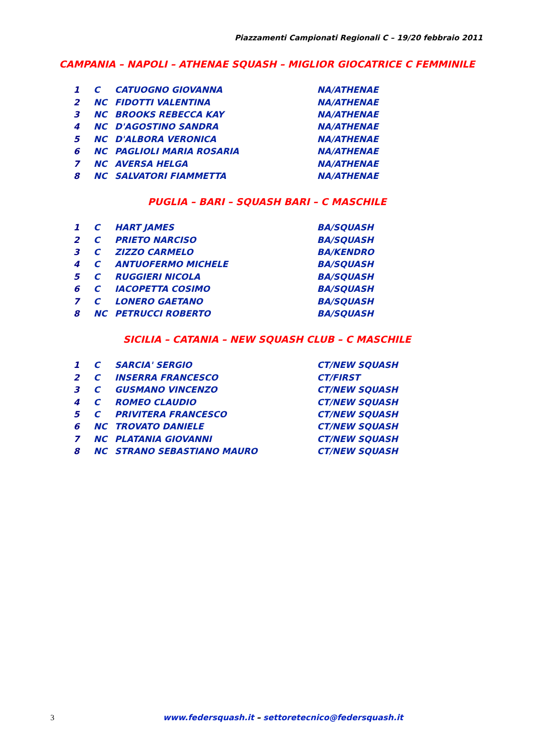Piazzamenti Campionati Regionali C – 19/20 febbraio 2011
CAMPANIA – NAPOLI – ATHENAE SQUASH – MIGLIOR GIOCATRICE C FEMMINILE
| 1 | C | CATUOGNO GIOVANNA | NA/ATHENAE |
| 2 | NC | FIDOTTI VALENTINA | NA/ATHENAE |
| 3 | NC | BROOKS REBECCA KAY | NA/ATHENAE |
| 4 | NC | D'AGOSTINO SANDRA | NA/ATHENAE |
| 5 | NC | D'ALBORA VERONICA | NA/ATHENAE |
| 6 | NC | PAGLIOLI MARIA ROSARIA | NA/ATHENAE |
| 7 | NC | AVERSA HELGA | NA/ATHENAE |
| 8 | NC | SALVATORI FIAMMETTA | NA/ATHENAE |
PUGLIA – BARI – SQUASH BARI – C MASCHILE
| 1 | C | HART JAMES | BA/SQUASH |
| 2 | C | PRIETO NARCISO | BA/SQUASH |
| 3 | C | ZIZZO CARMELO | BA/KENDRO |
| 4 | C | ANTUOFERMO MICHELE | BA/SQUASH |
| 5 | C | RUGGIERI NICOLA | BA/SQUASH |
| 6 | C | IACOPETTA COSIMO | BA/SQUASH |
| 7 | C | LONERO GAETANO | BA/SQUASH |
| 8 | NC | PETRUCCI ROBERTO | BA/SQUASH |
SICILIA – CATANIA – NEW SQUASH CLUB – C MASCHILE
| 1 | C | SARCIA' SERGIO | CT/NEW SQUASH |
| 2 | C | INSERRA FRANCESCO | CT/FIRST |
| 3 | C | GUSMANO VINCENZO | CT/NEW SQUASH |
| 4 | C | ROMEO CLAUDIO | CT/NEW SQUASH |
| 5 | C | PRIVITERA FRANCESCO | CT/NEW SQUASH |
| 6 | NC | TROVATO DANIELE | CT/NEW SQUASH |
| 7 | NC | PLATANIA GIOVANNI | CT/NEW SQUASH |
| 8 | NC | STRANO SEBASTIANO MAURO | CT/NEW SQUASH |
3 www.federsquash.it – settoretecnico@federsquash.it